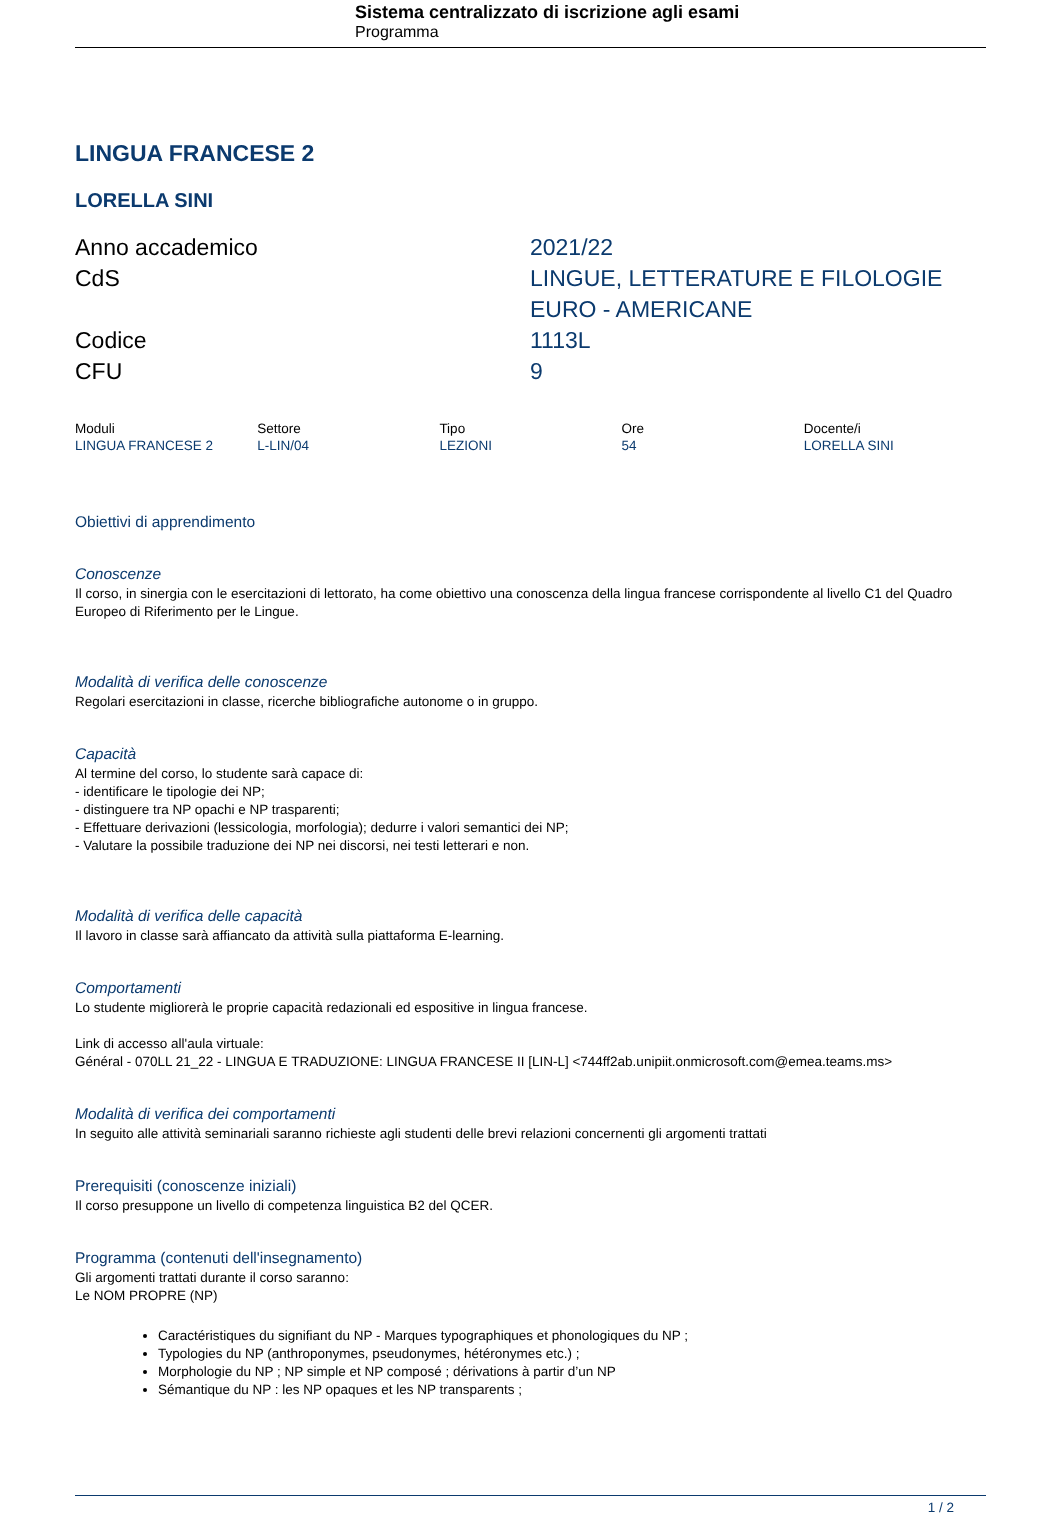Sistema centralizzato di iscrizione agli esami
Programma
LINGUA FRANCESE 2
LORELLA SINI
| Anno accademico | 2021/22 |
| CdS | LINGUE, LETTERATURE E FILOLOGIE EURO - AMERICANE |
| Codice | 1113L |
| CFU | 9 |
| Moduli | Settore | Tipo | Ore | Docente/i |
| --- | --- | --- | --- | --- |
| LINGUA FRANCESE 2 | L-LIN/04 | LEZIONI | 54 | LORELLA SINI |
Obiettivi di apprendimento
Conoscenze
Il corso, in sinergia con le esercitazioni di lettorato, ha come obiettivo una conoscenza della lingua francese corrispondente al livello C1 del Quadro Europeo di Riferimento per le Lingue.
Modalità di verifica delle conoscenze
Regolari esercitazioni in classe, ricerche bibliografiche autonome o in gruppo.
Capacità
Al termine del corso, lo studente sarà capace di:
- identificare le tipologie dei NP;
- distinguere tra NP opachi e NP trasparenti;
- Effettuare derivazioni (lessicologia, morfologia); dedurre i valori semantici dei NP;
- Valutare la possibile traduzione dei NP nei discorsi, nei testi letterari e non.
Modalità di verifica delle capacità
Il lavoro in classe sarà affiancato da attività sulla piattaforma E-learning.
Comportamenti
Lo studente migliorerà le proprie capacità redazionali ed espositive in lingua francese.
Link di accesso all'aula virtuale:
Général - 070LL 21_22 - LINGUA E TRADUZIONE: LINGUA FRANCESE II [LIN-L] <744ff2ab.unipiit.onmicrosoft.com@emea.teams.ms>
Modalità di verifica dei comportamenti
In seguito alle attività seminariali saranno richieste agli studenti delle brevi relazioni concernenti gli argomenti trattati
Prerequisiti (conoscenze iniziali)
Il corso presuppone un livello di competenza linguistica B2 del QCER.
Programma (contenuti dell'insegnamento)
Gli argomenti trattati durante il corso saranno:
Le NOM PROPRE (NP)
Caractéristiques du signifiant du NP - Marques typographiques et phonologiques du NP ;
Typologies du NP (anthroponymes, pseudonymes, hétéronymes etc.) ;
Morphologie du NP ; NP simple et NP composé ; dérivations à partir d’un NP
Sémantique du NP : les NP opaques et les NP transparents ;
1 / 2